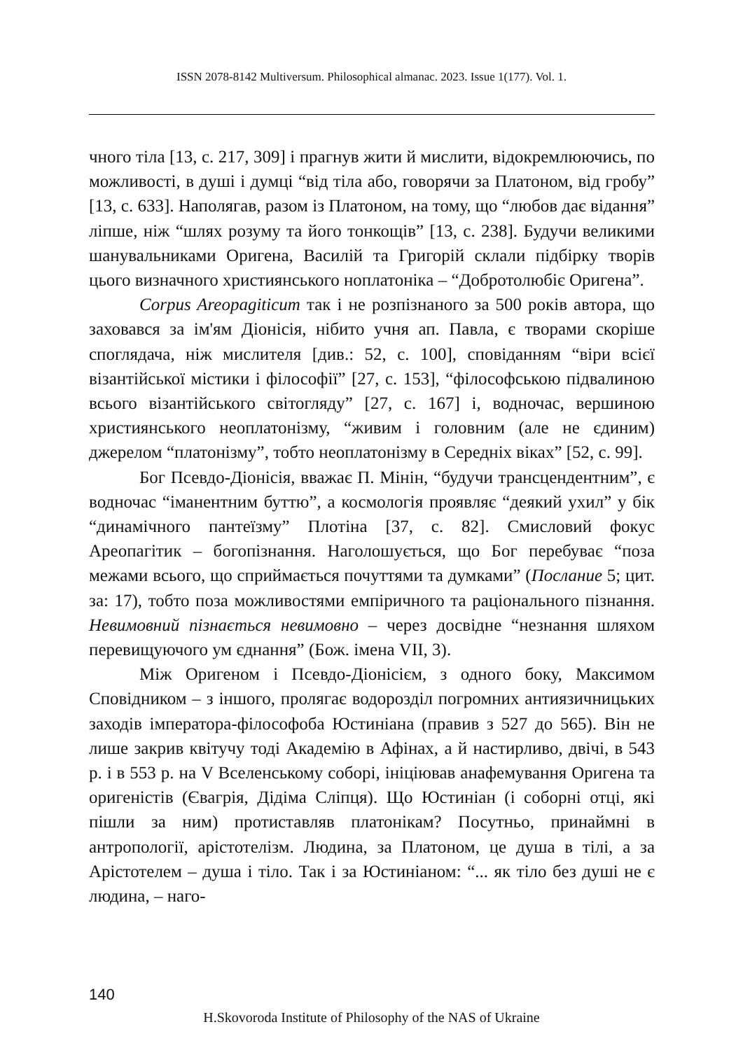ISSN 2078-8142 Multiversum. Philosophical almanac. 2023. Issue 1(177). Vol. 1.
чного тіла [13, с. 217, 309] і прагнув жити й мислити, відокремлюючись, по можливості, в душі і думці “від тіла або, говорячи за Платоном, від гробу” [13, с. 633]. Наполягав, разом із Платоном, на тому, що “любов дає відання” ліпше, ніж “шлях розуму та його тонкощів” [13, с. 238]. Будучи великими шанувальниками Оригена, Василій та Григорій склали підбірку творів цього визначного християнського ноплатоніка – “Добротолюбіє Оригена”.
Corpus Areopagiticum так і не розпізнаного за 500 років автора, що заховався за ім'ям Діонісія, нібито учня ап. Павла, є творами скоріше споглядача, ніж мислителя [див.: 52, с. 100], сповіданням “віри всієї візантійської містики і філософії” [27, с. 153], “філософською підвалиною всього візантійського світогляду” [27, с. 167] і, водночас, вершиною християнського неоплатонізму, “живим і головним (але не єдиним) джерелом “платонізму”, тобто неоплатонізму в Середніх віках” [52, с. 99].
Бог Псевдо-Діонісія, вважає П. Мінін, “будучи трансцендентним”, є водночас “іманентним буттю”, а космологія проявляє “деякий ухил” у бік “динамічного пантеїзму” Плотіна [37, с. 82]. Смисловий фокус Ареопагітик – богопізнання. Наголошується, що Бог перебуває “поза межами всього, що сприймається почуттями та думками” (Послание 5; цит. за: 17), тобто поза можливостями емпіричного та раціонального пізнання. Невимовний пізнається невимовно – через досвідне “незнання шляхом перевищуючого ум єднання” (Бож. імена VII, 3).
Між Оригеном і Псевдо-Діонісієм, з одного боку, Максимом Сповідником – з іншого, пролягає водорозділ погромних антиязичницьких заходів імператора-філософоба Юстиніана (правив з 527 до 565). Він не лише закрив квітучу тоді Академію в Афінах, а й настирливо, двічі, в 543 р. і в 553 р. на V Вселенському соборі, ініціював анафемування Оригена та оригеністів (Євагрія, Дідіма Сліпця). Що Юстиніан (і соборні отці, які пішли за ним) протиставляв платонікам? Посутньо, принаймні в антропології, арістотелізм. Людина, за Платоном, це душа в тілі, а за Арістотелем – душа і тіло. Так і за Юстиніаном: “... як тіло без душі не є людина, – наго-
140
H.Skovoroda Institute of Philosophy of the NAS of Ukraine